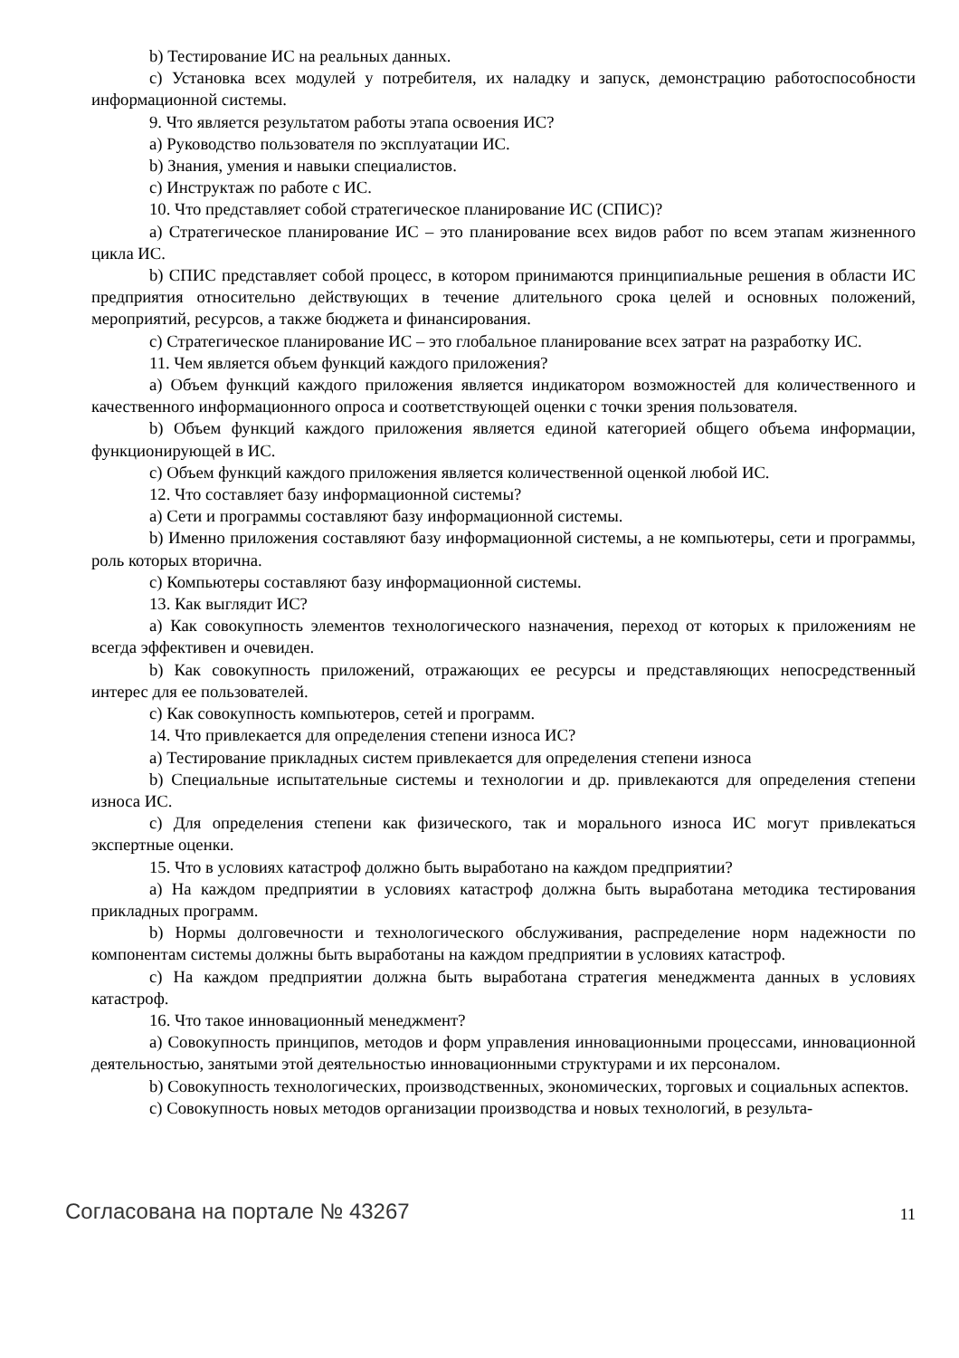b) Тестирование ИС на реальных данных.
c) Установка всех модулей у потребителя, их наладку и запуск, демонстрацию работоспособности информационной системы.
9. Что является результатом работы этапа освоения ИС?
a) Руководство пользователя по эксплуатации ИС.
b) Знания, умения и навыки специалистов.
c) Инструктаж по работе с ИС.
10. Что представляет собой стратегическое планирование ИС (СПИС)?
a) Стратегическое планирование ИС – это планирование всех видов работ по всем этапам жизненного цикла ИС.
b) СПИС представляет собой процесс, в котором принимаются принципиальные решения в области ИС предприятия относительно действующих в течение длительного срока целей и основных положений, мероприятий, ресурсов, а также бюджета и финансирования.
c) Стратегическое планирование ИС – это глобальное планирование всех затрат на разработку ИС.
11. Чем является объем функций каждого приложения?
a) Объем функций каждого приложения является индикатором возможностей для количественного и качественного информационного опроса и соответствующей оценки с точки зрения пользователя.
b) Объем функций каждого приложения является единой категорией общего объема информации, функционирующей в ИС.
c) Объем функций каждого приложения является количественной оценкой любой ИС.
12. Что составляет базу информационной системы?
a) Сети и программы составляют базу информационной системы.
b) Именно приложения составляют базу информационной системы, а не компьютеры, сети и программы, роль которых вторична.
c) Компьютеры составляют базу информационной системы.
13. Как выглядит ИС?
a) Как совокупность элементов технологического назначения, переход от которых к приложениям не всегда эффективен и очевиден.
b) Как совокупность приложений, отражающих ее ресурсы и представляющих непосредственный интерес для ее пользователей.
c) Как совокупность компьютеров, сетей и программ.
14. Что привлекается для определения степени износа ИС?
a) Тестирование прикладных систем привлекается для определения степени износа
b) Специальные испытательные системы и технологии и др. привлекаются для определения степени износа ИС.
c) Для определения степени как физического, так и морального износа ИС могут привлекаться экспертные оценки.
15. Что в условиях катастроф должно быть выработано на каждом предприятии?
a) На каждом предприятии в условиях катастроф должна быть выработана методика тестирования прикладных программ.
b) Нормы долговечности и технологического обслуживания, распределение норм надежности по компонентам системы должны быть выработаны на каждом предприятии в условиях катастроф.
c) На каждом предприятии должна быть выработана стратегия менеджмента данных в условиях катастроф.
16. Что такое инновационный менеджмент?
a) Совокупность принципов, методов и форм управления инновационными процессами, инновационной деятельностью, занятыми этой деятельностью инновационными структурами и их персоналом.
b) Совокупность технологических, производственных, экономических, торговых и социальных аспектов.
c) Совокупность новых методов организации производства и новых технологий, в результа-
Согласована на портале № 43267 11